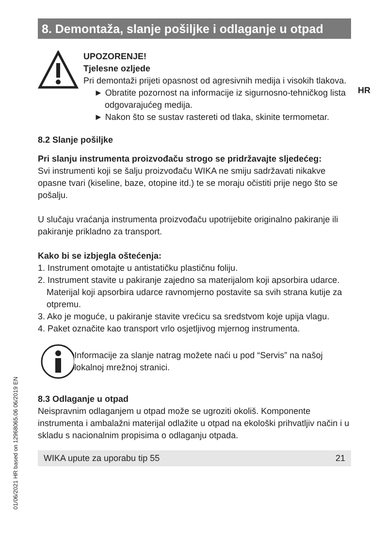HR
01/06/2021 HR based on 12968065.06 06/2019 EN
8. Demontaža, slanje pošiljke i odlaganje u otpad
UPOZORENJE!
Tjelesne ozljede
Pri demontaži prijeti opasnost od agresivnih medija i visokih tlakova.
► Obratite pozornost na informacije iz sigurnosno-tehničkog lista odgovarajućeg medija.
► Nakon što se sustav rastereti od tlaka, skinite termometar.
8.2 Slanje pošiljke
Pri slanju instrumenta proizvođaču strogo se pridržavajte sljedećeg:
Svi instrumenti koji se šalju proizvođaču WIKA ne smiju sadržavati nikakve opasne tvari (kiseline, baze, otopine itd.) te se moraju očistiti prije nego što se pošalju.
U slučaju vraćanja instrumenta proizvođaču upotrijebite originalno pakiranje ili pakiranje prikladno za transport.
Kako bi se izbjegla oštećenja:
1. Instrument omotajte u antistatičku plastičnu foliju.
2. Instrument stavite u pakiranje zajedno sa materijalom koji apsorbira udarce. Materijal koji apsorbira udarce ravnomjerno postavite sa svih strana kutije za otpremu.
3. Ako je moguće, u pakiranje stavite vrećicu sa sredstvom koje upija vlagu.
4. Paket označite kao transport vrlo osjetljivog mjernog instrumenta.
Informacije za slanje natrag možete naći u pod “Servis” na našoj lokalnoj mrežnoj stranici.
8.3 Odlaganje u otpad
Neispravnim odlaganjem u otpad može se ugroziti okoliš. Komponente instrumenta i ambalažni materijal odlažite u otpad na ekološki prihvatljiv način i u skladu s nacionalnim propisima o odlaganju otpada.
WIKA upute za uporabu tip 55 21